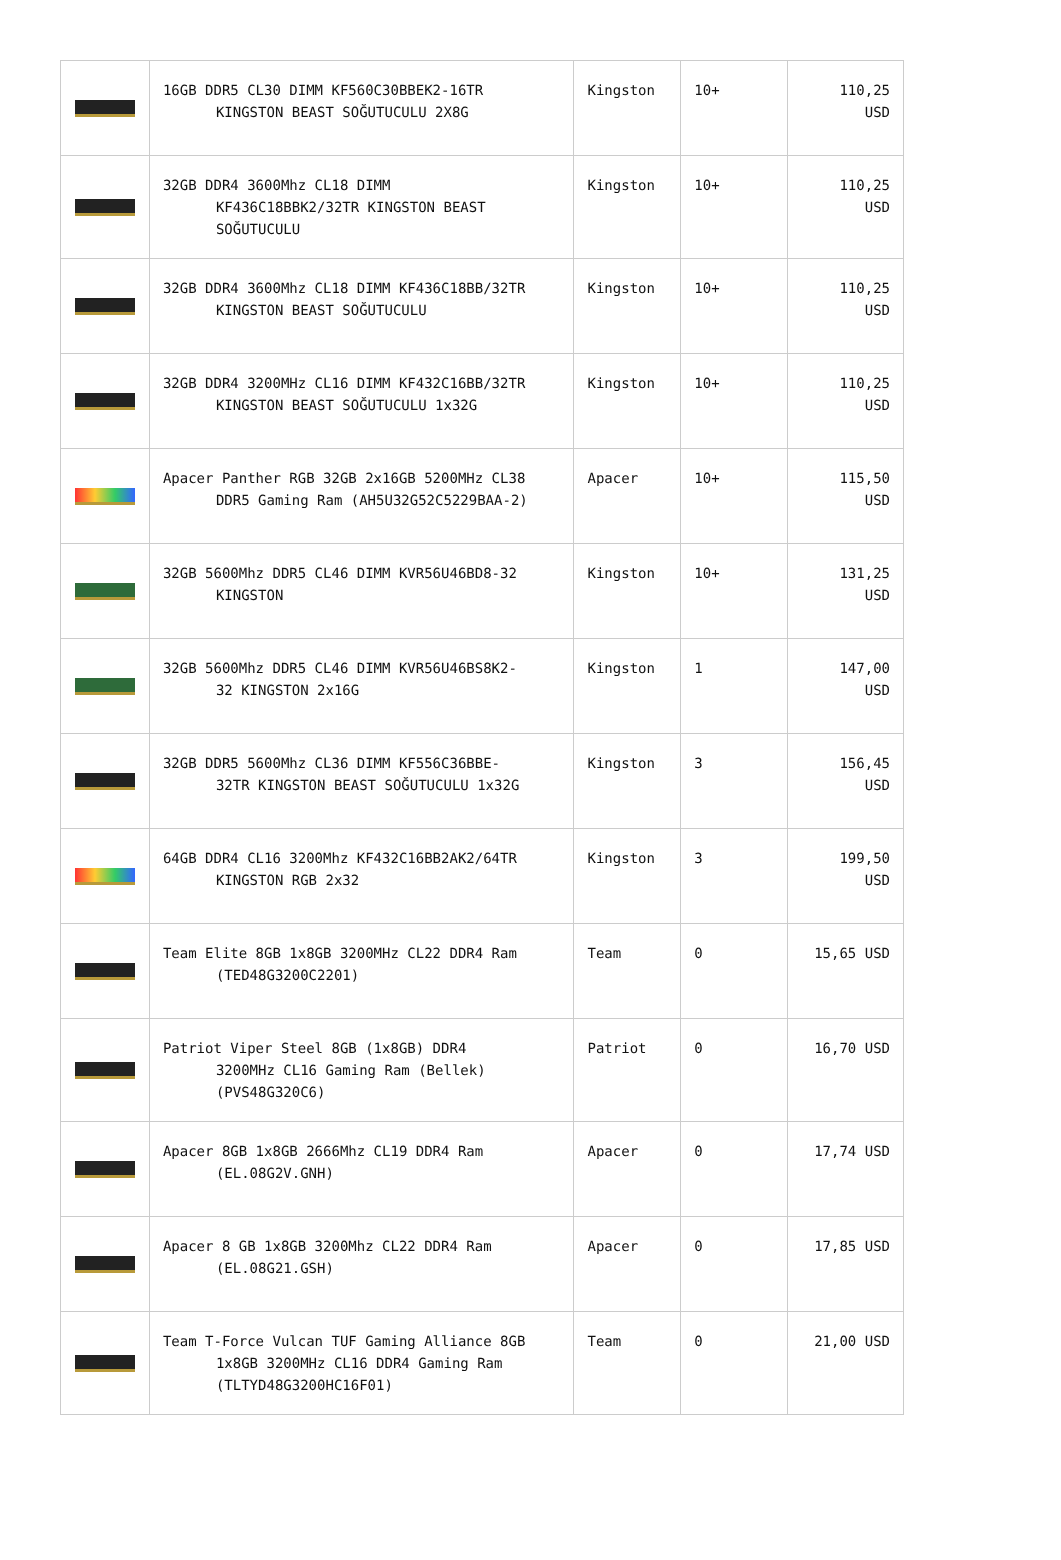| | 16GB DDR5 CL30 DIMM KF560C30BBEK2-16TR KINGSTON BEAST SOĞUTUCULU 2X8G | Kingston | 10+ | 110,25 USD |
| | 32GB DDR4 3600Mhz CL18 DIMM KF436C18BBK2/32TR KINGSTON BEAST SOĞUTUCULU | Kingston | 10+ | 110,25 USD |
| | 32GB DDR4 3600Mhz CL18 DIMM KF436C18BB/32TR KINGSTON BEAST SOĞUTUCULU | Kingston | 10+ | 110,25 USD |
| | 32GB DDR4 3200MHz CL16 DIMM KF432C16BB/32TR KINGSTON BEAST SOĞUTUCULU 1x32G | Kingston | 10+ | 110,25 USD |
| | Apacer Panther RGB 32GB 2x16GB 5200MHz CL38 DDR5 Gaming Ram (AH5U32G52C5229BAA-2) | Apacer | 10+ | 115,50 USD |
| | 32GB 5600Mhz DDR5 CL46 DIMM KVR56U46BD8-32 KINGSTON | Kingston | 10+ | 131,25 USD |
| | 32GB 5600Mhz DDR5 CL46 DIMM KVR56U46BS8K2- 32 KINGSTON 2x16G | Kingston | 1 | 147,00 USD |
| | 32GB DDR5 5600Mhz CL36 DIMM KF556C36BBE- 32TR KINGSTON BEAST SOĞUTUCULU 1x32G | Kingston | 3 | 156,45 USD |
| | 64GB DDR4 CL16 3200Mhz KF432C16BB2AK2/64TR KINGSTON RGB 2x32 | Kingston | 3 | 199,50 USD |
| | Team Elite 8GB 1x8GB 3200MHz CL22 DDR4 Ram (TED48G3200C2201) | Team | 0 | 15,65 USD |
| | Patriot Viper Steel 8GB (1x8GB) DDR4 3200MHz CL16 Gaming Ram (Bellek) (PVS48G320C6) | Patriot | 0 | 16,70 USD |
| | Apacer 8GB 1x8GB 2666Mhz CL19 DDR4 Ram (EL.08G2V.GNH) | Apacer | 0 | 17,74 USD |
| | Apacer 8 GB 1x8GB 3200Mhz CL22 DDR4 Ram (EL.08G21.GSH) | Apacer | 0 | 17,85 USD |
| | Team T-Force Vulcan TUF Gaming Alliance 8GB 1x8GB 3200MHz CL16 DDR4 Gaming Ram (TLTYD48G3200HC16F01) | Team | 0 | 21,00 USD |